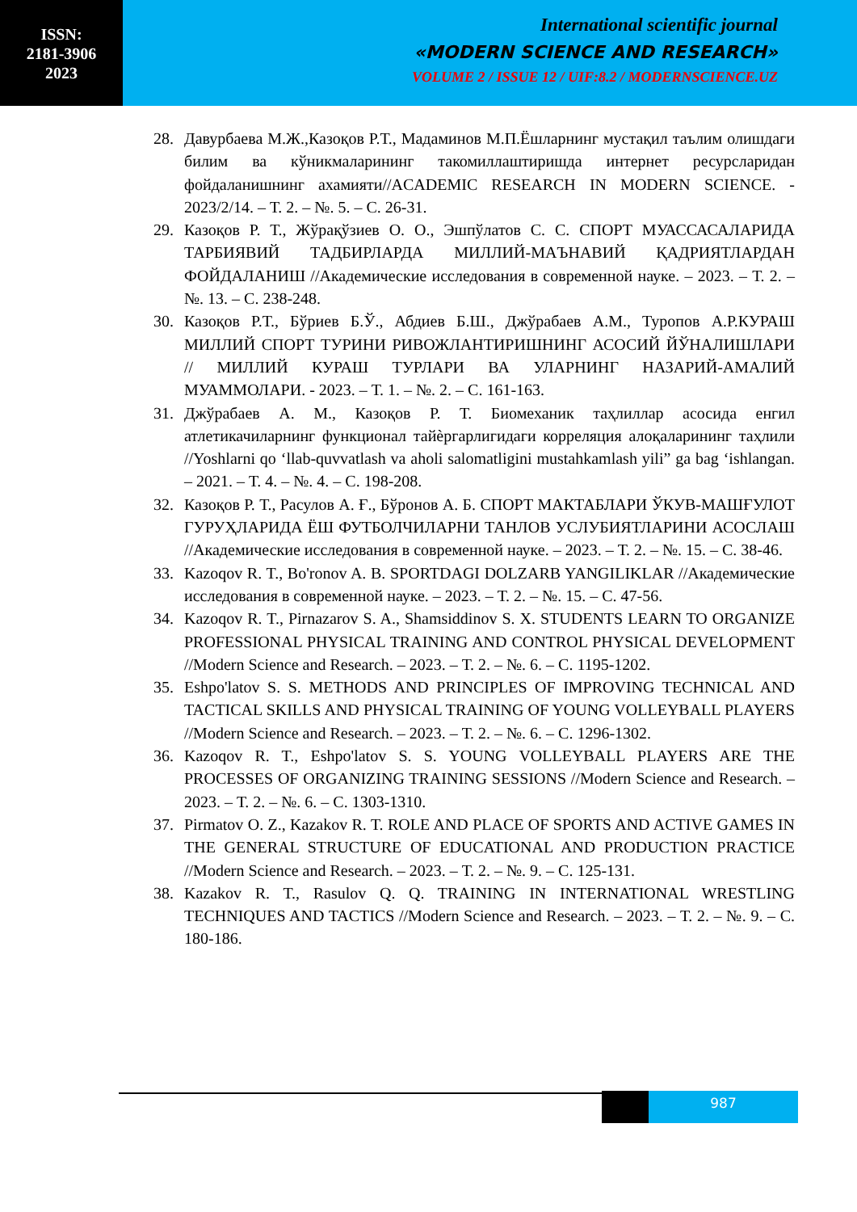ISSN:
2181-3906
2023
International scientific journal
«MODERN SCIENCE AND RESEARCH»
VOLUME 2 / ISSUE 12 / UIF:8.2 / MODERNSCIENCE.UZ
28. Давурбаева М.Ж.,Казоқов Р.Т., Мадаминов М.П.Ёшларнинг мустақил таълим олишдаги билим ва кўникмаларининг такомиллаштиришда интернет ресурсларидан фойдаланишнинг ахамияти//ACADEMIC RESEARCH IN MODERN SCIENCE. - 2023/2/14. – Т. 2. – №. 5. – С. 26-31.
29. Казоқов Р. Т., Жўрақўзиев О. О., Эшпўлатов С. С. СПОРТ МУАССАСАЛАРИДА ТАРБИЯВИЙ ТАДБИРЛАРДА МИЛЛИЙ-МАЪНАВИЙ ҚАДРИЯТЛАРДАН ФОЙДАЛАНИШ //Академические исследования в современной науке. – 2023. – Т. 2. – №. 13. – С. 238-248.
30. Казоқов Р.Т., Бўриев Б.Ў., Абдиев Б.Ш., Джўрабаев А.М., Туропов А.Р.КУРАШ МИЛЛИЙ СПОРТ ТУРИНИ РИВОЖЛАНТИРИШНИНГ АСОСИЙ ЙЎНАЛИШЛАРИ // МИЛЛИЙ КУРАШ ТУРЛАРИ ВА УЛАРНИНГ НАЗАРИЙ-АМАЛИЙ МУАММОЛАРИ. - 2023. – Т. 1. – №. 2. – С. 161-163.
31. Джўрабаев А. М., Казоқов Р. Т. Биомеханик таҳлиллар асосида енгил атлетикачиларнинг функционал тайѐргарлигидаги корреляция алоқаларининг таҳлили //Yoshlarni qo ‘llab-quvvatlash va aholi salomatligini mustahkamlash yili” ga bag ‘ishlangan. – 2021. – Т. 4. – №. 4. – С. 198-208.
32. Казоқов Р. Т., Расулов А. Ғ., Бўронов А. Б. СПОРТ МАКТАБЛАРИ ЎКУВ-МАШҒУЛОТ ГУРУҲЛАРИДА ЁШ ФУТБОЛЧИЛАРНИ ТАНЛОВ УСЛУБИЯТЛАРИНИ АСОСЛАШ //Академические исследования в современной науке. – 2023. – Т. 2. – №. 15. – С. 38-46.
33. Kazoqov R. T., Bo'ronov A. B. SPORTDAGI DOLZARB YANGILIKLAR //Академические исследования в современной науке. – 2023. – Т. 2. – №. 15. – С. 47-56.
34. Kazoqov R. T., Pirnazarov S. A., Shamsiddinov S. X. STUDENTS LEARN TO ORGANIZE PROFESSIONAL PHYSICAL TRAINING AND CONTROL PHYSICAL DEVELOPMENT //Modern Science and Research. – 2023. – Т. 2. – №. 6. – С. 1195-1202.
35. Eshpo'latov S. S. METHODS AND PRINCIPLES OF IMPROVING TECHNICAL AND TACTICAL SKILLS AND PHYSICAL TRAINING OF YOUNG VOLLEYBALL PLAYERS //Modern Science and Research. – 2023. – Т. 2. – №. 6. – С. 1296-1302.
36. Kazoqov R. T., Eshpo'latov S. S. YOUNG VOLLEYBALL PLAYERS ARE THE PROCESSES OF ORGANIZING TRAINING SESSIONS //Modern Science and Research. – 2023. – Т. 2. – №. 6. – С. 1303-1310.
37. Pirmatov O. Z., Kazakov R. T. ROLE AND PLACE OF SPORTS AND ACTIVE GAMES IN THE GENERAL STRUCTURE OF EDUCATIONAL AND PRODUCTION PRACTICE //Modern Science and Research. – 2023. – Т. 2. – №. 9. – С. 125-131.
38. Kazakov R. T., Rasulov Q. Q. TRAINING IN INTERNATIONAL WRESTLING TECHNIQUES AND TACTICS //Modern Science and Research. – 2023. – Т. 2. – №. 9. – С. 180-186.
987